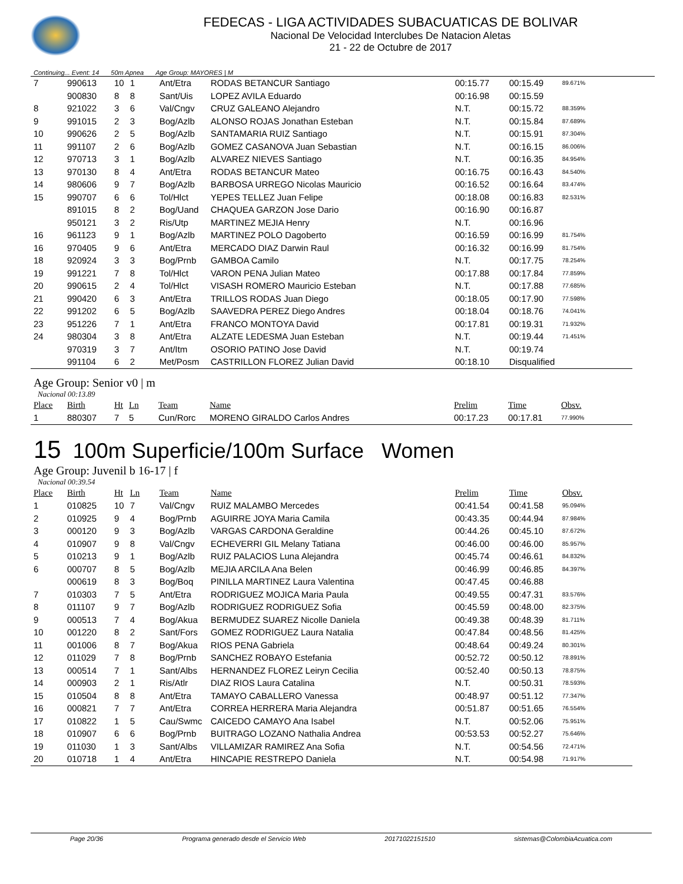FEDECAS - LIGA ACTIVIDADES SUBACUATICAS DE BOLIVAR
Nacional De Velocidad Interclubes De Natacion Aletas
21 - 22 de Octubre de 2017
Continuing... Event: 14 50m Apnea Age Group: MAYORES | M
| 7 | 990613 | 10 | 1 | Ant/Etra | RODAS BETANCUR Santiago | 00:15.77 | 00:15.49 | 89.671% |
| | 900830 | 8 | 8 | Sant/Uis | LOPEZ AVILA Eduardo | 00:16.98 | 00:15.59 | |
| 8 | 921022 | 3 | 6 | Val/Cngv | CRUZ GALEANO Alejandro | N.T. | 00:15.72 | 88.359% |
| 9 | 991015 | 2 | 3 | Bog/Azlb | ALONSO ROJAS Jonathan Esteban | N.T. | 00:15.84 | 87.689% |
| 10 | 990626 | 2 | 5 | Bog/Azlb | SANTAMARIA RUIZ Santiago | N.T. | 00:15.91 | 87.304% |
| 11 | 991107 | 2 | 6 | Bog/Azlb | GOMEZ CASANOVA Juan Sebastian | N.T. | 00:16.15 | 86.006% |
| 12 | 970713 | 3 | 1 | Bog/Azlb | ALVAREZ NIEVES Santiago | N.T. | 00:16.35 | 84.954% |
| 13 | 970130 | 8 | 4 | Ant/Etra | RODAS BETANCUR Mateo | 00:16.75 | 00:16.43 | 84.540% |
| 14 | 980606 | 9 | 7 | Bog/Azlb | BARBOSA URREGO Nicolas Mauricio | 00:16.52 | 00:16.64 | 83.474% |
| 15 | 990707 | 6 | 6 | Tol/Hlct | YEPES TELLEZ Juan Felipe | 00:18.08 | 00:16.83 | 82.531% |
| | 891015 | 8 | 2 | Bog/Uand | CHAQUEA GARZON Jose Dario | 00:16.90 | 00:16.87 | |
| | 950121 | 3 | 2 | Ris/Utp | MARTINEZ MEJIA Henry | N.T. | 00:16.96 | |
| 16 | 961123 | 9 | 1 | Bog/Azlb | MARTINEZ POLO Dagoberto | 00:16.59 | 00:16.99 | 81.754% |
| 16 | 970405 | 9 | 6 | Ant/Etra | MERCADO DIAZ Darwin Raul | 00:16.32 | 00:16.99 | 81.754% |
| 18 | 920924 | 3 | 3 | Bog/Prnb | GAMBOA Camilo | N.T. | 00:17.75 | 78.254% |
| 19 | 991221 | 7 | 8 | Tol/Hlct | VARON PENA Julian Mateo | 00:17.88 | 00:17.84 | 77.859% |
| 20 | 990615 | 2 | 4 | Tol/Hlct | VISASH ROMERO Mauricio Esteban | N.T. | 00:17.88 | 77.685% |
| 21 | 990420 | 6 | 3 | Ant/Etra | TRILLOS RODAS Juan Diego | 00:18.05 | 00:17.90 | 77.598% |
| 22 | 991202 | 6 | 5 | Bog/Azlb | SAAVEDRA PEREZ Diego Andres | 00:18.04 | 00:18.76 | 74.041% |
| 23 | 951226 | 7 | 1 | Ant/Etra | FRANCO MONTOYA David | 00:17.81 | 00:19.31 | 71.932% |
| 24 | 980304 | 3 | 8 | Ant/Etra | ALZATE LEDESMA Juan Esteban | N.T. | 00:19.44 | 71.451% |
| | 970319 | 3 | 7 | Ant/Itm | OSORIO PATINO Jose David | N.T. | 00:19.74 | |
| | 991104 | 6 | 2 | Met/Posm | CASTRILLON FLOREZ Julian David | 00:18.10 | Disqualified | |
Age Group: Senior v0 | m
Nacional 00:13.89
| Place | Birth | Ht | Ln | Team | Name | Prelim | Time | Obsv. |
| --- | --- | --- | --- | --- | --- | --- | --- | --- |
| 1 | 880307 | 7 | 5 | Cun/Rorc | MORENO GIRALDO Carlos Andres | 00:17.23 | 00:17.81 | 77.990% |
15 100m Superficie/100m Surface Women
Age Group: Juvenil b 16-17 | f
Nacional 00:39.54
| Place | Birth | Ht | Ln | Team | Name | Prelim | Time | Obsv. |
| --- | --- | --- | --- | --- | --- | --- | --- | --- |
| 1 | 010825 | 10 | 7 | Val/Cngv | RUIZ MALAMBO Mercedes | 00:41.54 | 00:41.58 | 95.094% |
| 2 | 010925 | 9 | 4 | Bog/Prnb | AGUIRRE JOYA Maria Camila | 00:43.35 | 00:44.94 | 87.984% |
| 3 | 000120 | 9 | 3 | Bog/Azlb | VARGAS CARDONA Geraldine | 00:44.26 | 00:45.10 | 87.672% |
| 4 | 010907 | 9 | 8 | Val/Cngv | ECHEVERRI GIL Melany Tatiana | 00:46.00 | 00:46.00 | 85.957% |
| 5 | 010213 | 9 | 1 | Bog/Azlb | RUIZ PALACIOS Luna Alejandra | 00:45.74 | 00:46.61 | 84.832% |
| 6 | 000707 | 8 | 5 | Bog/Azlb | MEJIA ARCILA Ana Belen | 00:46.99 | 00:46.85 | 84.397% |
| | 000619 | 8 | 3 | Bog/Boq | PINILLA MARTINEZ Laura Valentina | 00:47.45 | 00:46.88 | |
| 7 | 010303 | 7 | 5 | Ant/Etra | RODRIGUEZ MOJICA Maria Paula | 00:49.55 | 00:47.31 | 83.576% |
| 8 | 011107 | 9 | 7 | Bog/Azlb | RODRIGUEZ RODRIGUEZ Sofia | 00:45.59 | 00:48.00 | 82.375% |
| 9 | 000513 | 7 | 4 | Bog/Akua | BERMUDEZ SUAREZ Nicolle Daniela | 00:49.38 | 00:48.39 | 81.711% |
| 10 | 001220 | 8 | 2 | Sant/Fors | GOMEZ RODRIGUEZ Laura Natalia | 00:47.84 | 00:48.56 | 81.425% |
| 11 | 001006 | 8 | 7 | Bog/Akua | RIOS PENA Gabriela | 00:48.64 | 00:49.24 | 80.301% |
| 12 | 011029 | 7 | 8 | Bog/Prnb | SANCHEZ ROBAYO Estefania | 00:52.72 | 00:50.12 | 78.891% |
| 13 | 000514 | 7 | 1 | Sant/Albs | HERNANDEZ FLOREZ Leiryn Cecilia | 00:52.40 | 00:50.13 | 78.875% |
| 14 | 000903 | 2 | 1 | Ris/Atlr | DIAZ RIOS Laura Catalina | N.T. | 00:50.31 | 78.593% |
| 15 | 010504 | 8 | 8 | Ant/Etra | TAMAYO CABALLERO Vanessa | 00:48.97 | 00:51.12 | 77.347% |
| 16 | 000821 | 7 | 7 | Ant/Etra | CORREA HERRERA Maria Alejandra | 00:51.87 | 00:51.65 | 76.554% |
| 17 | 010822 | 1 | 5 | Cau/Swmc | CAICEDO CAMAYO Ana Isabel | N.T. | 00:52.06 | 75.951% |
| 18 | 010907 | 6 | 6 | Bog/Prnb | BUITRAGO LOZANO Nathalia Andrea | 00:53.53 | 00:52.27 | 75.646% |
| 19 | 011030 | 1 | 3 | Sant/Albs | VILLAMIZAR RAMIREZ Ana Sofia | N.T. | 00:54.56 | 72.471% |
| 20 | 010718 | 1 | 4 | Ant/Etra | HINCAPIE RESTREPO Daniela | N.T. | 00:54.98 | 71.917% |
Page 20/36 Programa generado desde el Servicio Web 20171022151510 sistemas@ColombiaAcuatica.com